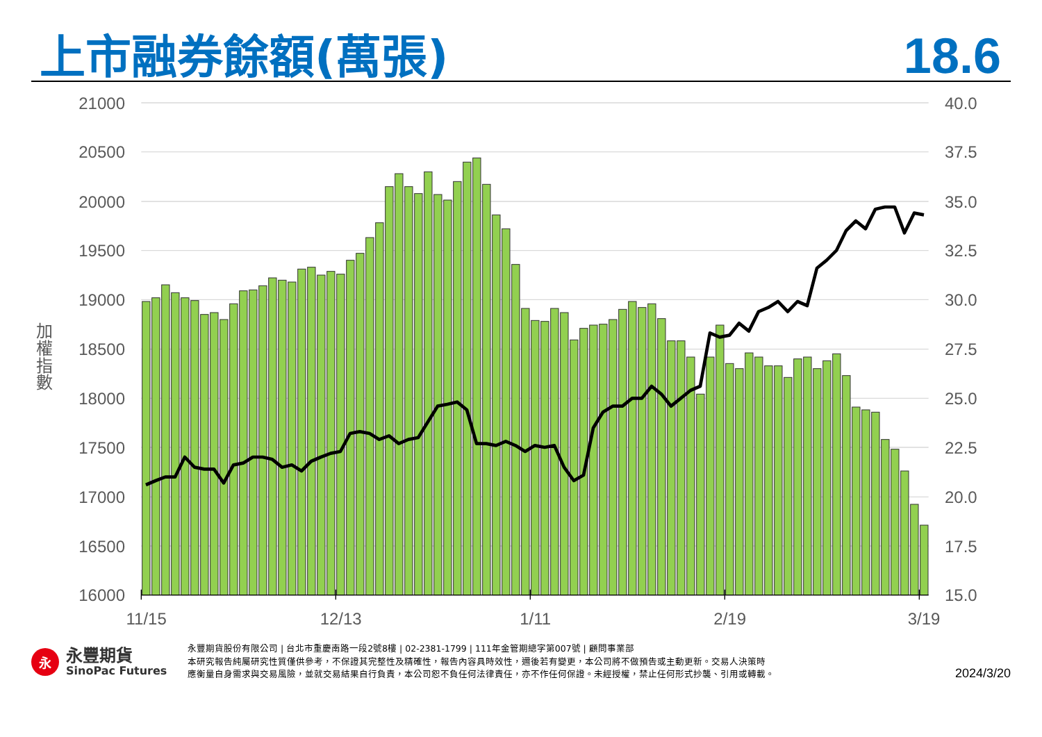上市融券餘額(萬張)
18.6
21000
20500
20000
19500
19000
18500
18000
17500
17000
16500
16000
40.0
37.5
35.0
32.5
30.0
27.5
25.0
22.5
20.0
17.5
15.0
加
權
指
數
11/15
12/13
1/11
2/19
3/19
永
永豐期貨
SinoPac Futures
永豐期貨股份有限公司 | 台北市重慶南路一段2號8樓 | 02-2381-1799 | 111年金管期總字第007號 | 顧問事業部
本研究報告純屬研究性質僅供參考，不保證其完整性及精確性，報告內容具時效性，邇後若有變更，本公司將不做預告或主動更新。交易人決策時
應衡量自身需求與交易風險，並就交易結果自行負責，本公司恕不負任何法律責任，亦不作任何保證。未經授權，禁止任何形式抄襲、引用或轉載。
2024/3/20